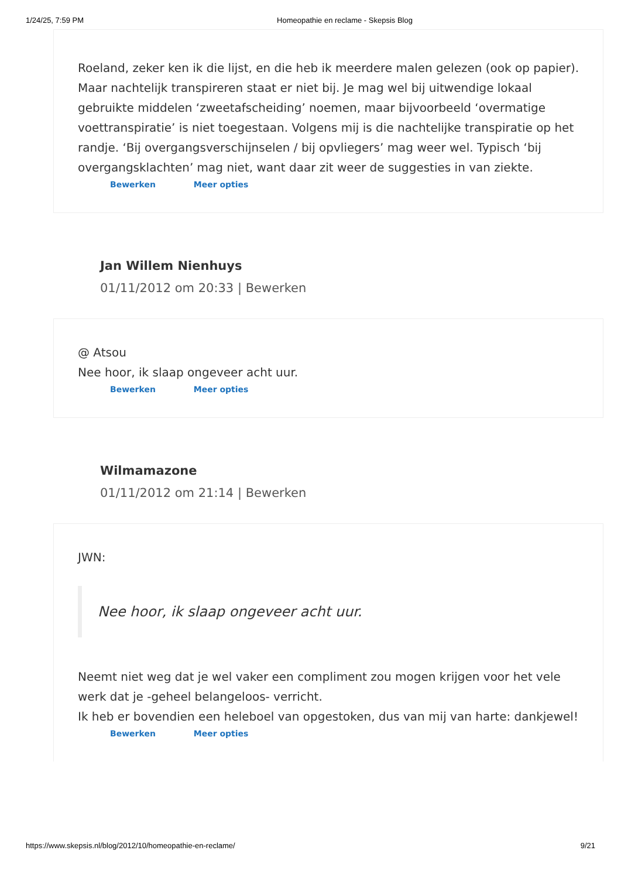1/24/25, 7:59 PM Homeopathie en reclame - Skepsis Blog
Roeland, zeker ken ik die lijst, en die heb ik meerdere malen gelezen (ook op papier). Maar nachtelijk transpireren staat er niet bij. Je mag wel bij uitwendige lokaal gebruikte middelen ‘zweetafscheiding’ noemen, maar bijvoorbeeld ‘overmatige voettranspiratie’ is niet toegestaan. Volgens mij is die nachtelijke transpiratie op het randje. ‘Bij overgangsverschijnselen / bij opvliegers’ mag weer wel. Typisch ‘bij overgangsklachten’ mag niet, want daar zit weer de suggesties in van ziekte.
Bewerken Meer opties
Jan Willem Nienhuys
01/11/2012 om 20:33 | Bewerken
@ Atsou
Nee hoor, ik slaap ongeveer acht uur.
Bewerken Meer opties
Wilmamazone
01/11/2012 om 21:14 | Bewerken
JWN:
Nee hoor, ik slaap ongeveer acht uur.
Neemt niet weg dat je wel vaker een compliment zou mogen krijgen voor het vele werk dat je -geheel belangeloos- verricht.
Ik heb er bovendien een heleboel van opgestoken, dus van mij van harte: dankjewel!
Bewerken Meer opties
https://www.skepsis.nl/blog/2012/10/homeopathie-en-reclame/ 9/21